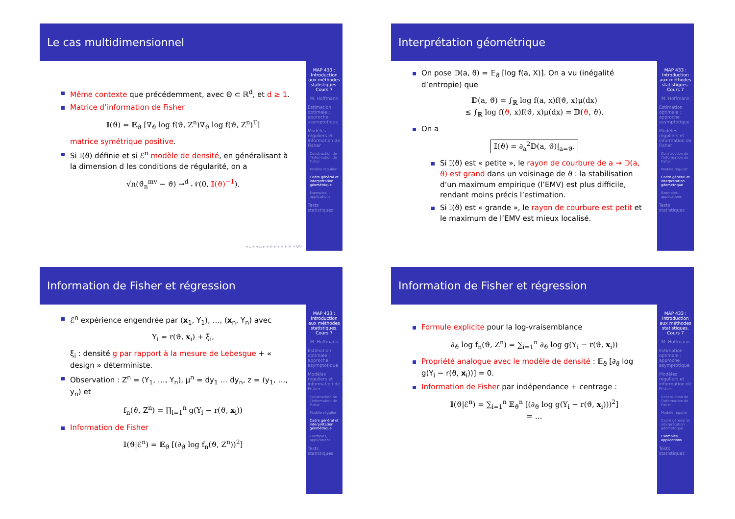Le cas multidimensionnel
Même contexte que précédemment, avec Θ ⊂ ℝ<sup>d</sup>, et d ≥ 1.
Matrice d’information de Fisher
𝕀(ϑ) = 𝔼<sub>ϑ</sub> [∇<sub>ϑ</sub> log f(ϑ, Z<sup>n</sup>)∇<sub>ϑ</sub> log f(ϑ, Z<sup>n</sup>)<sup>T</sup>]
matrice symétrique positive.
Si 𝕀(ϑ) définie et si ℰ<sup>n</sup> modèle de densité, en généralisant à la dimension d les conditions de régularité, on a
√n(ϑ̂<sub>n</sub><sup>mv</sup> − ϑ) →<sup>d</sup> 𝒩(0, 𝕀(ϑ)<sup>−1</sup>).
MAP 433 : Introduction aux méthodes statistiques. Cours 7
M. Hoffmann
Estimation optimale : approche asymptotique
Modèles réguliers et information de Fisher
Construction de l’information de Fisher
Modèle régulier
Cadre général et interprétation géométrique
Exemples, applications
Tests statistiques
◂ ▫ ▸ ◂ ▫ ▸ ◂ ≡ ▸ ◂ ≡ ▸ ≡ ∽Q⟳
Interprétation géométrique
On pose 𝔻(a, ϑ) = 𝔼<sub>ϑ</sub> [log f(a, X)]. On a vu (inégalité d’entropie) que
𝔻(a, ϑ) = ∫<sub>ℝ</sub> log f(a, x)f(ϑ, x)μ(dx)
≤ ∫<sub>ℝ</sub> log f(ϑ, x)f(ϑ, x)μ(dx) = 𝔻(ϑ, ϑ).
On a
𝕀(ϑ) = ∂<sub>a</sub><sup>2</sup>𝔻(a, ϑ)|<sub>a=ϑ</sub>.
Si 𝕀(ϑ) est « petite », le rayon de courbure de a ⇝ 𝔻(a, ϑ) est grand dans un voisinage de ϑ : la stabilisation d’un maximum empirique (l’EMV) est plus difficile, rendant moins précis l’estimation.
Si 𝕀(ϑ) est « grande », le rayon de courbure est petit et le maximum de l’EMV est mieux localisé.
MAP 433 : Introduction aux méthodes statistiques. Cours 7
M. Hoffmann
Estimation optimale : approche asymptotique
Modèles réguliers et information de Fisher
Construction de l’information de Fisher
Modèle régulier
Cadre général et interprétation géométrique
Exemples, applications
Tests statistiques
Information de Fisher et régression
ℰ<sup>n</sup> expérience engendrée par (x<sub>1</sub>, Y<sub>1</sub>), …, (x<sub>n</sub>, Y<sub>n</sub>) avec
Y<sub>i</sub> = r(ϑ, x<sub>i</sub>) + ξ<sub>i</sub>,
ξ<sub>i</sub> : densité g par rapport à la mesure de Lebesgue + « design » déterministe.
Observation : Z<sup>n</sup> = (Y<sub>1</sub>, …, Y<sub>n</sub>), μ<sup>n</sup> = dy<sub>1</sub> … dy<sub>n</sub>, z = (y<sub>1</sub>, …, y<sub>n</sub>) et
f<sub>n</sub>(ϑ, Z<sup>n</sup>) = ∏<sub>i=1</sub><sup>n</sup> g(Y<sub>i</sub> − r(ϑ, x<sub>i</sub>))
Information de Fisher
𝕀(ϑ|ℰ<sup>n</sup>) = 𝔼<sub>ϑ</sub> [(∂<sub>ϑ</sub> log f<sub>n</sub>(ϑ, Z<sup>n</sup>))<sup>2</sup>]
MAP 433 : Introduction aux méthodes statistiques. Cours 7
M. Hoffmann
Estimation optimale : approche asymptotique
Modèles réguliers et information de Fisher
Construction de l’information de Fisher
Modèle régulier
Cadre général et interprétation géométrique
Exemples, applications
Tests statistiques
Information de Fisher et régression
Formule explicite pour la log-vraisemblance
∂<sub>ϑ</sub> log f<sub>n</sub>(ϑ, Z<sup>n</sup>) = ∑<sub>i=1</sub><sup>n</sup> ∂<sub>ϑ</sub> log g(Y<sub>i</sub> − r(ϑ, x<sub>i</sub>))
Propriété analogue avec le modèle de densité : 𝔼<sub>ϑ</sub> [∂<sub>ϑ</sub> log g(Y<sub>i</sub> − r(ϑ, x<sub>i</sub>))] = 0.
Information de Fisher par indépendance + centrage :
𝕀(ϑ|ℰ<sup>n</sup>) = ∑<sub>i=1</sub><sup>n</sup> 𝔼<sub>ϑ</sub><sup>n</sup> [(∂<sub>ϑ</sub> log g(Y<sub>i</sub> − r(ϑ, x<sub>i</sub>)))<sup>2</sup>]
= …
MAP 433 : Introduction aux méthodes statistiques. Cours 7
M. Hoffmann
Estimation optimale : approche asymptotique
Modèles réguliers et information de Fisher
Construction de l’information de Fisher
Modèle régulier
Cadre général et interprétation géométrique
Exemples, applications
Tests statistiques